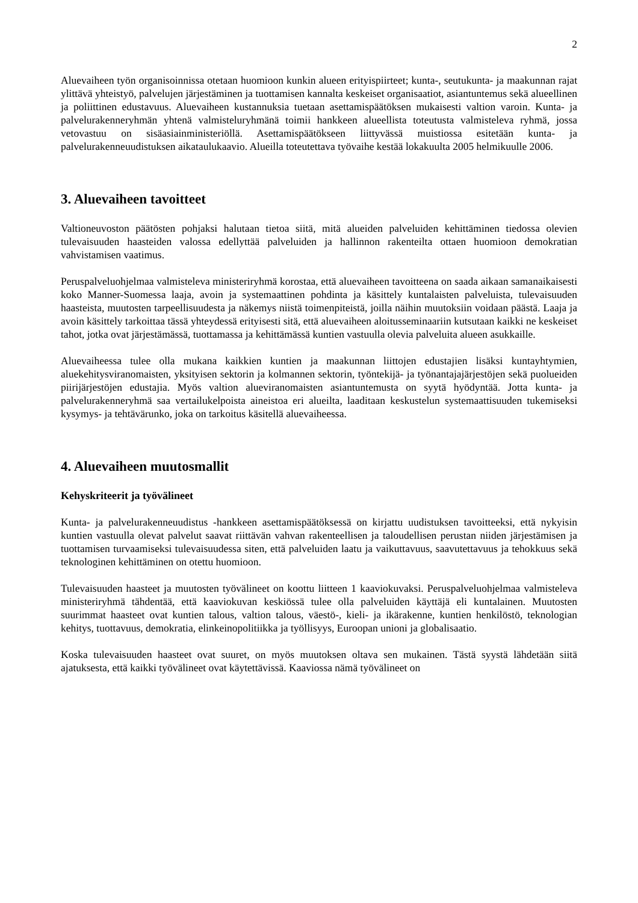2
Aluevaiheen työn organisoinnissa otetaan huomioon kunkin alueen erityispiirteet; kunta-, seutukunta- ja maakunnan rajat ylittävä yhteistyö, palvelujen järjestäminen ja tuottamisen kannalta keskeiset organisaatiot, asiantuntemus sekä alueellinen ja poliittinen edustavuus. Aluevaiheen kustannuksia tuetaan asettamispäätöksen mukaisesti valtion varoin. Kunta- ja palvelurakenneryhmän yhtenä valmisteluryhmänä toimii hankkeen alueellista toteutusta valmisteleva ryhmä, jossa vetovastuu on sisäasiainministeriöllä. Asettamispäätökseen liittyvässä muistiossa esitetään kunta- ja palvelurakenneuudistuksen aikataulukaavio. Alueilla toteutettava työvaihe kestää lokakuulta 2005 helmikuulle 2006.
3. Aluevaiheen tavoitteet
Valtioneuvoston päätösten pohjaksi halutaan tietoa siitä, mitä alueiden palveluiden kehittäminen tiedossa olevien tulevaisuuden haasteiden valossa edellyttää palveluiden ja hallinnon rakenteilta ottaen huomioon demokratian vahvistamisen vaatimus.
Peruspalveluohjelmaa valmisteleva ministeriryhmä korostaa, että aluevaiheen tavoitteena on saada aikaan samanaikaisesti koko Manner-Suomessa laaja, avoin ja systemaattinen pohdinta ja käsittely kuntalaisten palveluista, tulevaisuuden haasteista, muutosten tarpeellisuudesta ja näkemys niistä toimenpiteistä, joilla näihin muutoksiin voidaan päästä. Laaja ja avoin käsittely tarkoittaa tässä yhteydessä erityisesti sitä, että aluevaiheen aloitusseminaariin kutsutaan kaikki ne keskeiset tahot, jotka ovat järjestämässä, tuottamassa ja kehittämässä kuntien vastuulla olevia palveluita alueen asukkaille.
Aluevaiheessa tulee olla mukana kaikkien kuntien ja maakunnan liittojen edustajien lisäksi kuntayhtymien, aluekehitysviranomaisten, yksityisen sektorin ja kolmannen sektorin, työntekijä- ja työnantajajärjestöjen sekä puolueiden piirijärjestöjen edustajia. Myös valtion alueviranomaisten asiantuntemusta on syytä hyödyntää. Jotta kunta- ja palvelurakenneryhmä saa vertailukelpoista aineistoa eri alueilta, laaditaan keskustelun systemaattisuuden tukemiseksi kysymys- ja tehtävärunko, joka on tarkoitus käsitellä aluevaiheessa.
4. Aluevaiheen muutosmallit
Kehyskriteerit ja työvälineet
Kunta- ja palvelurakenneuudistus -hankkeen asettamispäätöksessä on kirjattu uudistuksen tavoitteeksi, että nykyisin kuntien vastuulla olevat palvelut saavat riittävän vahvan rakenteellisen ja taloudellisen perustan niiden järjestämisen ja tuottamisen turvaamiseksi tulevaisuudessa siten, että palveluiden laatu ja vaikuttavuus, saavutettavuus ja tehokkuus sekä teknologinen kehittäminen on otettu huomioon.
Tulevaisuuden haasteet ja muutosten työvälineet on koottu liitteen 1 kaaviokuvaksi. Peruspalveluohjelmaa valmisteleva ministeriryhmä tähdentää, että kaaviokuvan keskiössä tulee olla palveluiden käyttäjä eli kuntalainen. Muutosten suurimmat haasteet ovat kuntien talous, valtion talous, väestö-, kieli- ja ikärakenne, kuntien henkilöstö, teknologian kehitys, tuottavuus, demokratia, elinkeinopolitiikka ja työllisyys, Euroopan unioni ja globalisaatio.
Koska tulevaisuuden haasteet ovat suuret, on myös muutoksen oltava sen mukainen. Tästä syystä lähdetään siitä ajatuksesta, että kaikki työvälineet ovat käytettävissä. Kaaviossa nämä työvälineet on